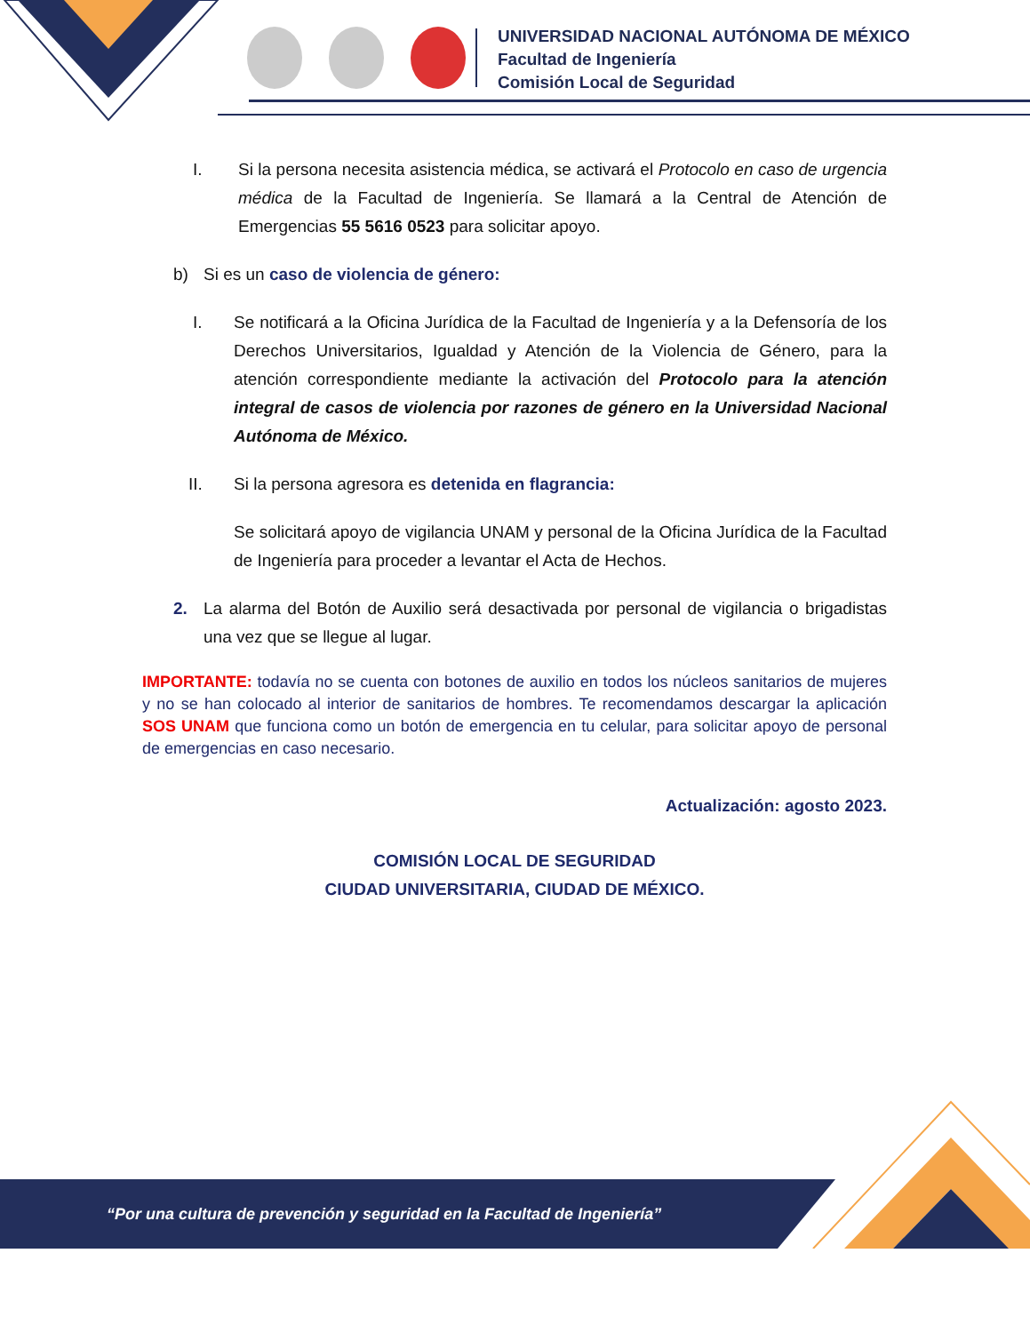UNIVERSIDAD NACIONAL AUTÓNOMA DE MÉXICO
Facultad de Ingeniería
Comisión Local de Seguridad
I. Si la persona necesita asistencia médica, se activará el Protocolo en caso de urgencia médica de la Facultad de Ingeniería. Se llamará a la Central de Atención de Emergencias 55 5616 0523 para solicitar apoyo.
b) Si es un caso de violencia de género:
I. Se notificará a la Oficina Jurídica de la Facultad de Ingeniería y a la Defensoría de los Derechos Universitarios, Igualdad y Atención de la Violencia de Género, para la atención correspondiente mediante la activación del Protocolo para la atención integral de casos de violencia por razones de género en la Universidad Nacional Autónoma de México.
II. Si la persona agresora es detenida en flagrancia:
Se solicitará apoyo de vigilancia UNAM y personal de la Oficina Jurídica de la Facultad de Ingeniería para proceder a levantar el Acta de Hechos.
2. La alarma del Botón de Auxilio será desactivada por personal de vigilancia o brigadistas una vez que se llegue al lugar.
IMPORTANTE: todavía no se cuenta con botones de auxilio en todos los núcleos sanitarios de mujeres y no se han colocado al interior de sanitarios de hombres. Te recomendamos descargar la aplicación SOS UNAM que funciona como un botón de emergencia en tu celular, para solicitar apoyo de personal de emergencias en caso necesario.
Actualización: agosto 2023.
COMISIÓN LOCAL DE SEGURIDAD
CIUDAD UNIVERSITARIA, CIUDAD DE MÉXICO.
“Por una cultura de prevención y seguridad en la Facultad de Ingeniería”